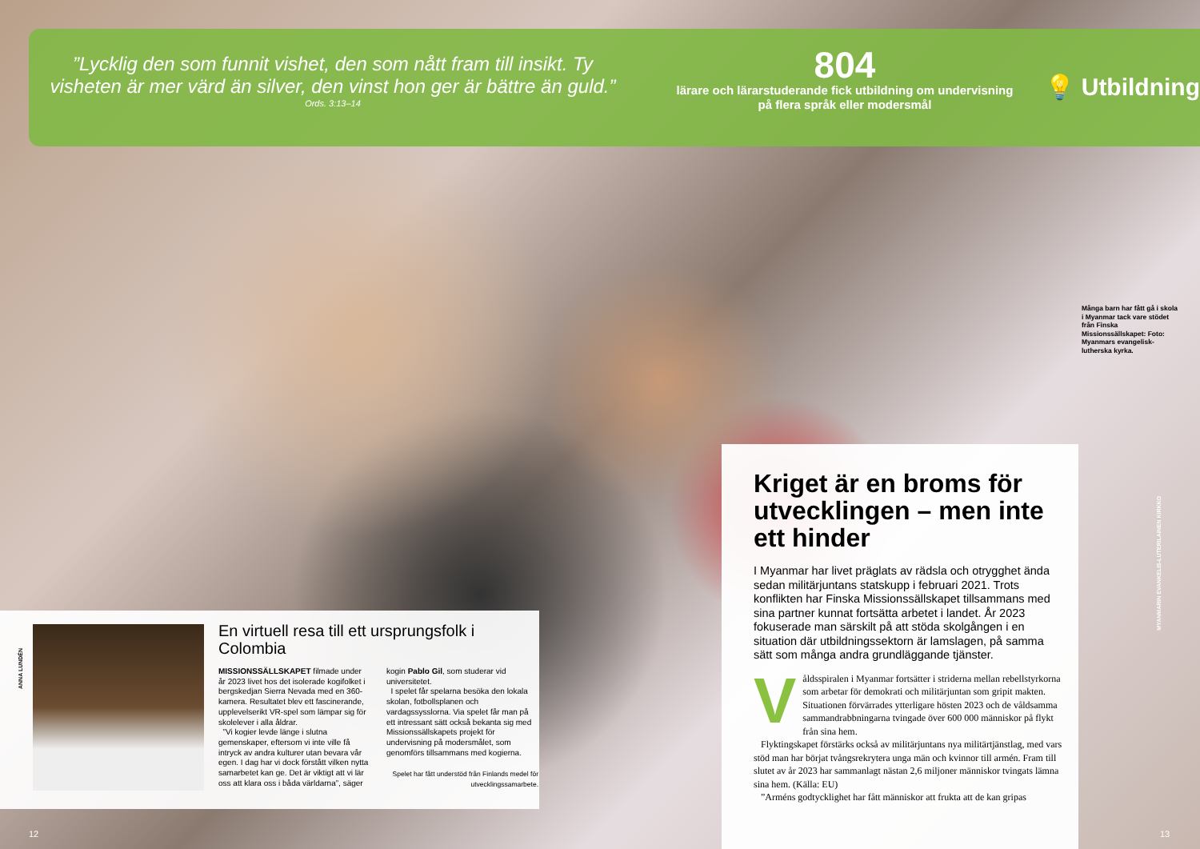”Lycklig den som funnit vishet, den som nått fram till insikt. Ty visheten är mer värd än silver, den vinst hon ger är bättre än guld.”
Ords. 3:13–14
804
lärare och lärarstuderande fick utbildning om undervisning på flera språk eller modersmål
💡 Utbildning
Många barn har fått gå i skola i Myanmar tack vare stödet från Finska Missionssällskapet: Foto: Myanmars evangelisk-lutherska kyrka.
ANNA LUNDÉN
En virtuell resa till ett ursprungsfolk i Colombia
MISSIONSSÄLLSKAPET filmade under år 2023 livet hos det isolerade kogifolket i bergskedjan Sierra Nevada med en 360-kamera. Resultatet blev ett fascinerande, upplevelserikt VR-spel som lämpar sig för skolelever i alla åldrar.
”Vi kogier levde länge i slutna gemenskaper, eftersom vi inte ville få intryck av andra kulturer utan bevara vår egen. I dag har vi dock förstått vilken nytta samarbetet kan ge. Det är viktigt att vi lär oss att klara oss i båda världarna”, säger kogin Pablo Gil, som studerar vid universitetet.
I spelet får spelarna besöka den lokala skolan, fotbollsplanen och vardagssysslorna. Via spelet får man på ett intressant sätt också bekanta sig med Missionssällskapets projekt för undervisning på modersmålet, som genomförs tillsammans med kogierna.
Spelet har fått understöd från Finlands medel för utvecklingssamarbete.
Kriget är en broms för utvecklingen – men inte ett hinder
I Myanmar har livet präglats av rädsla och otrygghet ända sedan militärjuntans statskupp i februari 2021. Trots konflikten har Finska Missionssällskapet tillsammans med sina partner kunnat fortsätta arbetet i landet. År 2023 fokuserade man särskilt på att stöda skolgången i en situation där utbildningssektorn är lamslagen, på samma sätt som många andra grundläggande tjänster.
Våldsspiralen i Myanmar fortsätter i striderna mellan rebellstyrkorna som arbetar för demokrati och militärjuntan som gripit makten. Situationen förvärrades ytterligare hösten 2023 och de våldsamma sammandrabbningarna tvingade över 600 000 människor på flykt från sina hem.
Flyktingskapet förstärks också av militärjuntans nya militärtjänstlag, med vars stöd man har börjat tvångsrekrytera unga män och kvinnor till armén. Fram till slutet av år 2023 har sammanlagt nästan 2,6 miljoner människor tvingats lämna sina hem. (Källa: EU)
”Arméns godtycklighet har fått människor att frukta att de kan gripas
MYANMARIN EVANKELIS-LUTERILAINEN KIRKKO
12 13